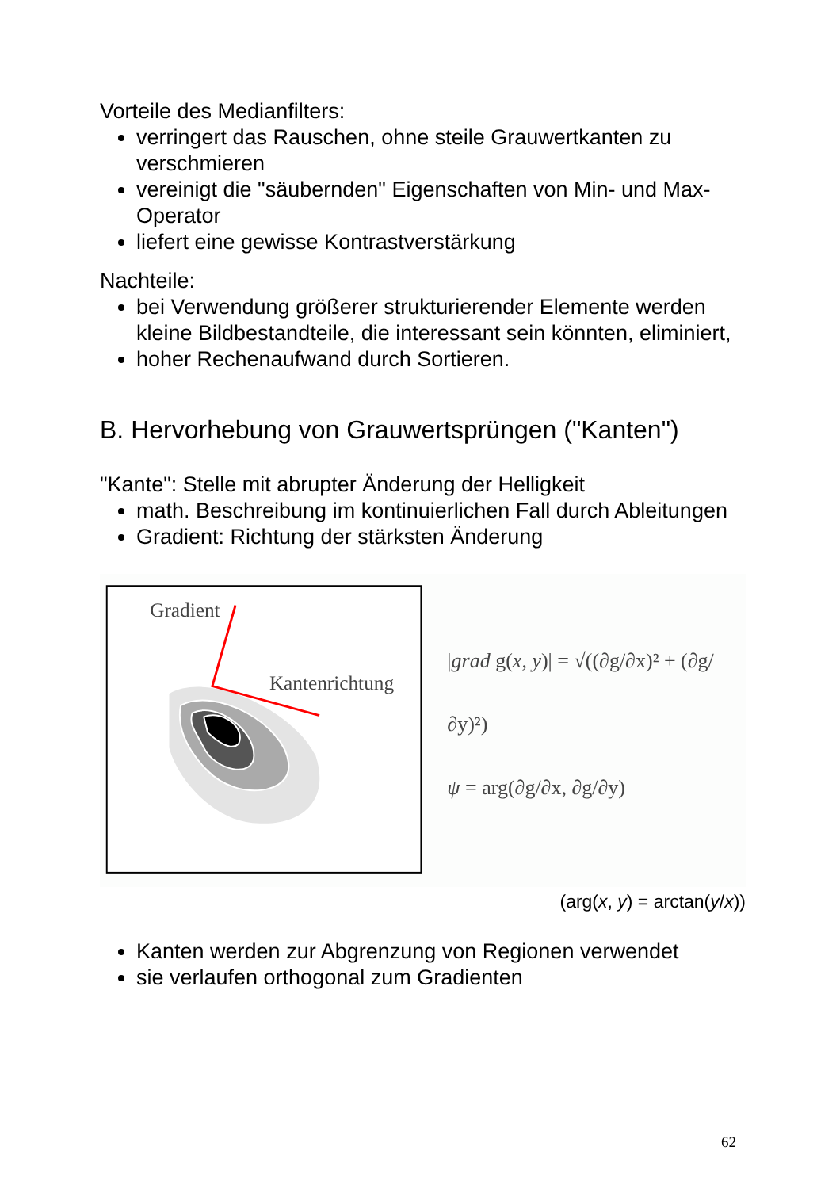Vorteile des Medianfilters:
verringert das Rauschen, ohne steile Grauwertkanten zu verschmieren
vereinigt die "säubernden" Eigenschaften von Min- und Max-Operator
liefert eine gewisse Kontrastverstärkung
Nachteile:
bei Verwendung größerer strukturierender Elemente werden kleine Bildbestandteile, die interessant sein könnten, eliminiert,
hoher Rechenaufwand durch Sortieren.
B. Hervorhebung von Grauwertsprüngen ("Kanten")
"Kante": Stelle mit abrupter Änderung der Helligkeit
math. Beschreibung im kontinuierlichen Fall durch Ableitungen
Gradient: Richtung der stärksten Änderung
Gradient
Kantenrichtung
|grad g(x, y)| = √((∂g/∂x)² + (∂g/∂y)²)
ψ = arg(∂g/∂x, ∂g/∂y)
(arg(x, y) = arctan(y/x))
Kanten werden zur Abgrenzung von Regionen verwendet
sie verlaufen orthogonal zum Gradienten
62